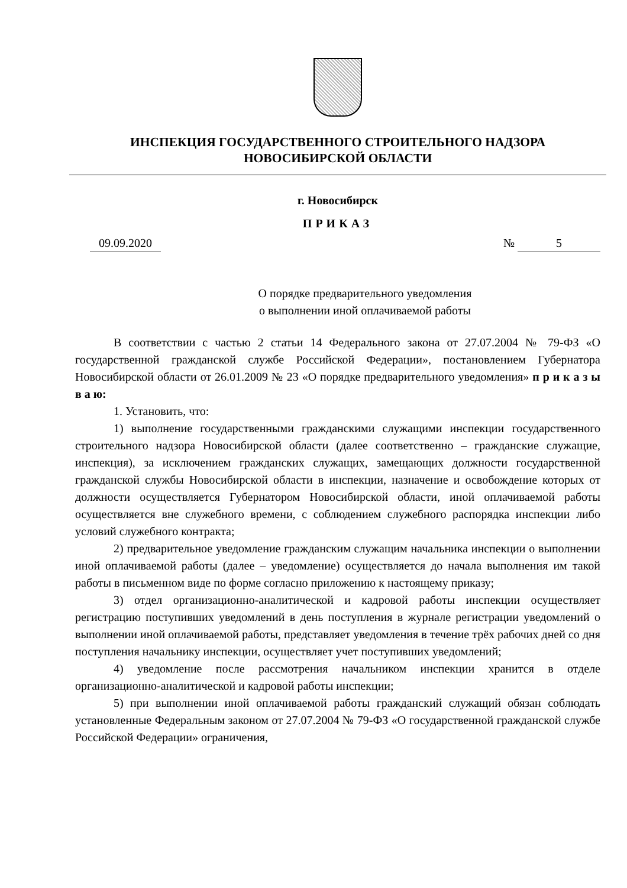ИНСПЕКЦИЯ ГОСУДАРСТВЕННОГО СТРОИТЕЛЬНОГО НАДЗОРА
НОВОСИБИРСКОЙ ОБЛАСТИ
г. Новосибирск
ПРИКАЗ
09.09.2020 № 5
О порядке предварительного уведомления
о выполнении иной оплачиваемой работы
В соответствии с частью 2 статьи 14 Федерального закона от 27.07.2004 № 79-ФЗ «О государственной гражданской службе Российской Федерации», постановлением Губернатора Новосибирской области от 26.01.2009 № 23 «О порядке предварительного уведомления» п р и к а з ы в а ю:
1. Установить, что:
1) выполнение государственными гражданскими служащими инспекции государственного строительного надзора Новосибирской области (далее соответственно – гражданские служащие, инспекция), за исключением гражданских служащих, замещающих должности государственной гражданской службы Новосибирской области в инспекции, назначение и освобождение которых от должности осуществляется Губернатором Новосибирской области, иной оплачиваемой работы осуществляется вне служебного времени, с соблюдением служебного распорядка инспекции либо условий служебного контракта;
2) предварительное уведомление гражданским служащим начальника инспекции о выполнении иной оплачиваемой работы (далее – уведомление) осуществляется до начала выполнения им такой работы в письменном виде по форме согласно приложению к настоящему приказу;
3) отдел организационно-аналитической и кадровой работы инспекции осуществляет регистрацию поступивших уведомлений в день поступления в журнале регистрации уведомлений о выполнении иной оплачиваемой работы, представляет уведомления в течение трёх рабочих дней со дня поступления начальнику инспекции, осуществляет учет поступивших уведомлений;
4) уведомление после рассмотрения начальником инспекции хранится в отделе организационно-аналитической и кадровой работы инспекции;
5) при выполнении иной оплачиваемой работы гражданский служащий обязан соблюдать установленные Федеральным законом от 27.07.2004 № 79-ФЗ «О государственной гражданской службе Российской Федерации» ограничения,